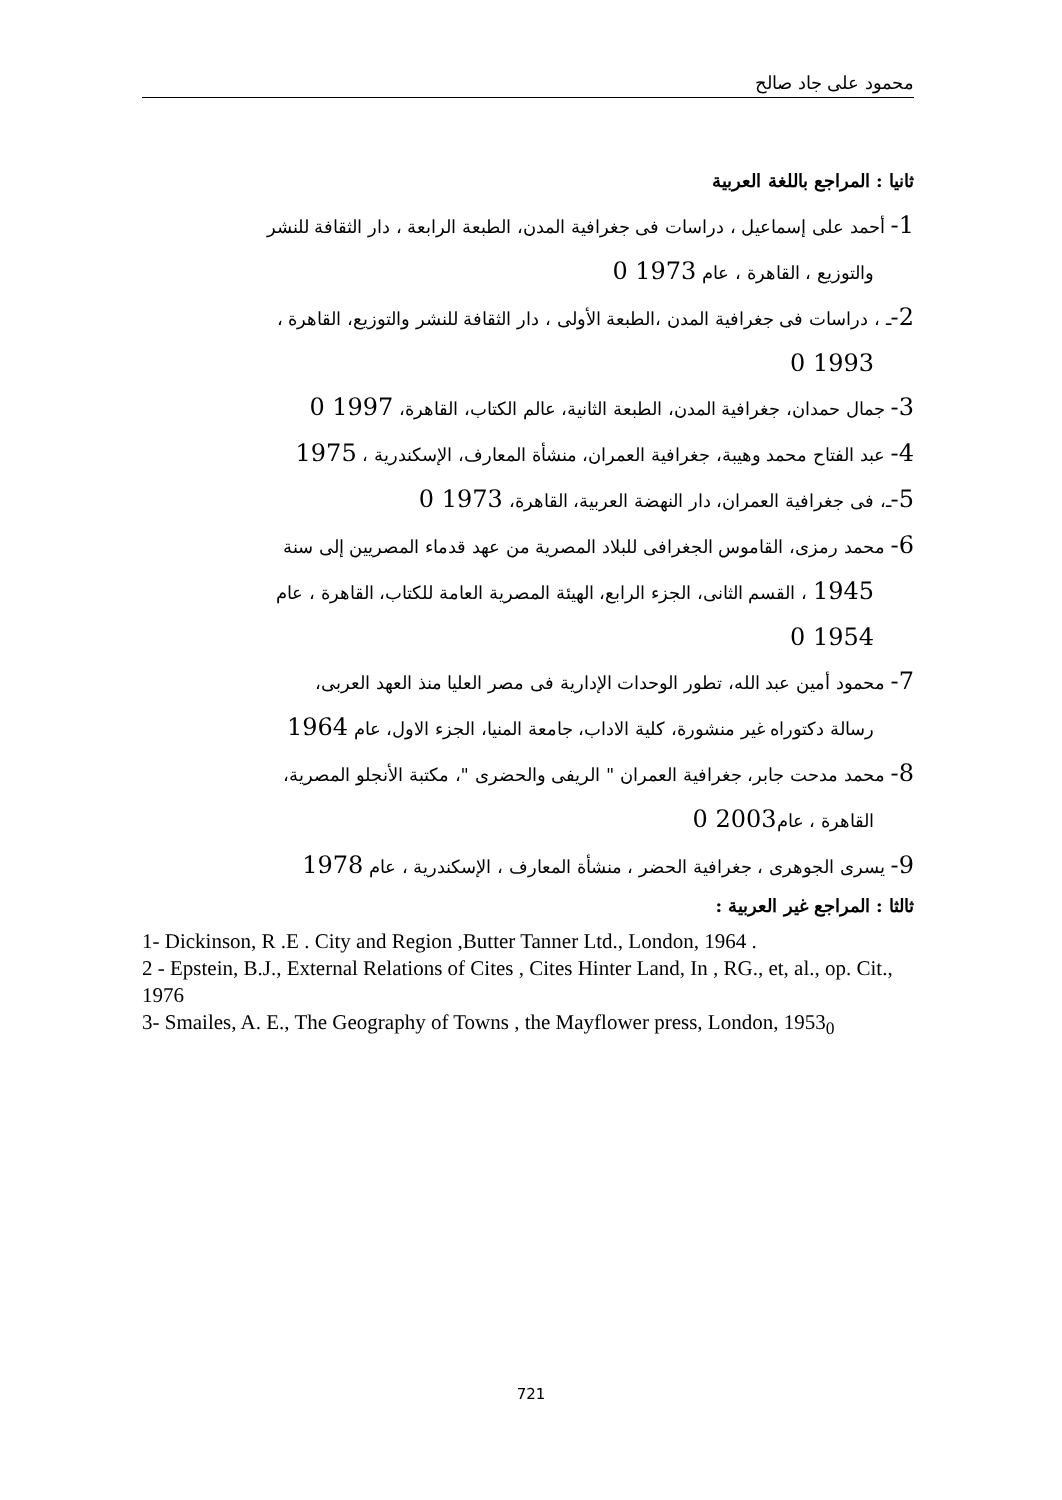محمود على جاد صالح
ثانيا : المراجع باللغة العربية
1- أحمد على إسماعيل ، دراسات فى جغرافية المدن، الطبعة الرابعة ، دار الثقافة للنشر
والتوزيع ، القاهرة ، عام 1973 0
2-ـ ، دراسات فى جغرافية المدن ،الطبعة الأولى ، دار الثقافة للنشر والتوزيع، القاهرة ،
1993 0
3- جمال حمدان، جغرافية المدن، الطبعة الثانية، عالم الكتاب، القاهرة، 1997 0
4- عبد الفتاح محمد وهيبة، جغرافية العمران، منشأة المعارف، الإسكندرية ، 1975
5-ـ، فى جغرافية العمران، دار النهضة العربية، القاهرة، 1973 0
6- محمد رمزى، القاموس الجغرافى للبلاد المصرية من عهد قدماء المصريين إلى سنة
1945 ، القسم الثانى، الجزء الرابع، الهيئة المصرية العامة للكتاب، القاهرة ، عام
1954 0
7- محمود أمين عبد الله، تطور الوحدات الإدارية فى مصر العليا منذ العهد العربى،
رسالة دكتوراه غير منشورة، كلية الاداب، جامعة المنيا، الجزء الاول، عام 1964
8- محمد مدحت جابر، جغرافية العمران " الريفى والحضرى "، مكتبة الأنجلو المصرية،
القاهرة ، عام2003 0
9- يسرى الجوهرى ، جغرافية الحضر ، منشأة المعارف ، الإسكندرية ، عام 1978
ثالثا : المراجع غير العربية :
1- Dickinson, R .E . City and Region ,Butter Tanner Ltd., London, 1964 .
2 - Epstein, B.J., External Relations of Cites , Cites Hinter Land, In , RG., et, al., op. Cit., 1976
3- Smailes, A. E., The Geography of Towns , the Mayflower press, London, 1953<sub>0</sub>
721